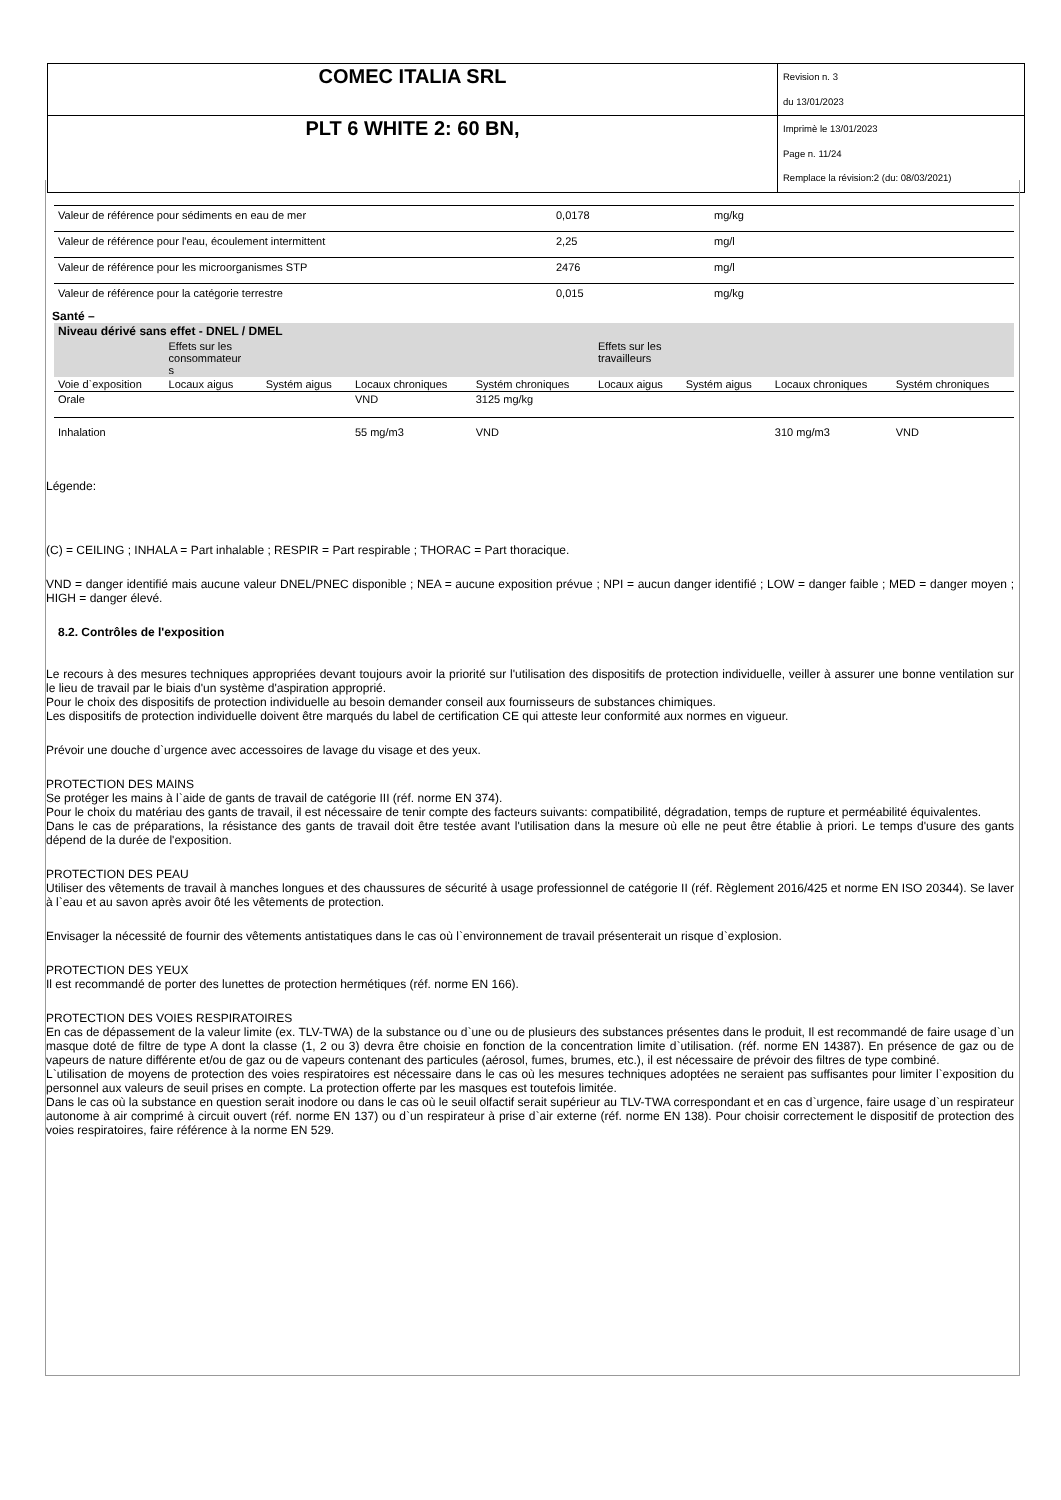| COMEC ITALIA SRL | Revision n. 3 du 13/01/2023 |
| PLT 6 WHITE 2: 60 BN, | Imprimè le 13/01/2023 Page n. 11/24 Remplace la révision:2 (du: 08/03/2021) |
| Valeur de référence pour sédiments en eau de mer | 0,0178 | mg/kg |
| Valeur de référence pour l'eau, écoulement intermittent | 2,25 | mg/l |
| Valeur de référence pour les microorganismes STP | 2476 | mg/l |
| Valeur de référence pour la catégorie terrestre | 0,015 | mg/kg |
Santé –
| Niveau dérivé sans effet - DNEL / DMEL | | | | | | | | |
| | Effets sur les consommateur s | | | | Effets sur les travailleurs | | | |
| Voie d`exposition | Locaux aigus | Systém aigus | Locaux chroniques | Systém chroniques | Locaux aigus | Systém aigus | Locaux chroniques | Systém chroniques |
| Orale | | | VND | 3125 mg/kg | | | | |
| Inhalation | | | 55 mg/m3 | VND | | | 310 mg/m3 | VND |
Légende:
(C) = CEILING ; INHALA = Part inhalable ; RESPIR = Part respirable ; THORAC = Part thoracique.
VND = danger identifié mais aucune valeur DNEL/PNEC disponible ; NEA = aucune exposition prévue ; NPI = aucun danger identifié ; LOW = danger faible ; MED = danger moyen ; HIGH = danger élevé.
8.2. Contrôles de l'exposition
Le recours à des mesures techniques appropriées devant toujours avoir la priorité sur l'utilisation des dispositifs de protection individuelle, veiller à assurer une bonne ventilation sur le lieu de travail par le biais d'un système d'aspiration approprié.
Pour le choix des dispositifs de protection individuelle au besoin demander conseil aux fournisseurs de substances chimiques.
Les dispositifs de protection individuelle doivent être marqués du label de certification CE qui atteste leur conformité aux normes en vigueur.
Prévoir une douche d`urgence avec accessoires de lavage du visage et des yeux.
PROTECTION DES MAINS
Se protéger les mains à l`aide de gants de travail de catégorie III (réf. norme EN 374).
Pour le choix du matériau des gants de travail, il est nécessaire de tenir compte des facteurs suivants: compatibilité, dégradation, temps de rupture et perméabilité équivalentes.
Dans le cas de préparations, la résistance des gants de travail doit être testée avant l'utilisation dans la mesure où elle ne peut être établie à priori. Le temps d'usure des gants dépend de la durée de l'exposition.
PROTECTION DES PEAU
Utiliser des vêtements de travail à manches longues et des chaussures de sécurité à usage professionnel de catégorie II (réf. Règlement 2016/425 et norme EN ISO 20344). Se laver à l`eau et au savon après avoir ôté les vêtements de protection.
Envisager la nécessité de fournir des vêtements antistatiques dans le cas où l`environnement de travail présenterait un risque d`explosion.
PROTECTION DES YEUX
Il est recommandé de porter des lunettes de protection hermétiques (réf. norme EN 166).
PROTECTION DES VOIES RESPIRATOIRES
En cas de dépassement de la valeur limite (ex. TLV-TWA) de la substance ou d`une ou de plusieurs des substances présentes dans le produit, Il est recommandé de faire usage d`un masque doté de filtre de type A dont la classe (1, 2 ou 3) devra être choisie en fonction de la concentration limite d`utilisation. (réf. norme EN 14387). En présence de gaz ou de vapeurs de nature différente et/ou de gaz ou de vapeurs contenant des particules (aérosol, fumes, brumes, etc.), il est nécessaire de prévoir des filtres de type combiné.
L`utilisation de moyens de protection des voies respiratoires est nécessaire dans le cas où les mesures techniques adoptées ne seraient pas suffisantes pour limiter l`exposition du personnel aux valeurs de seuil prises en compte. La protection offerte par les masques est toutefois limitée.
Dans le cas où la substance en question serait inodore ou dans le cas où le seuil olfactif serait supérieur au TLV-TWA correspondant et en cas d`urgence, faire usage d`un respirateur autonome à air comprimé à circuit ouvert (réf. norme EN 137) ou d`un respirateur à prise d`air externe (réf. norme EN 138). Pour choisir correctement le dispositif de protection des voies respiratoires, faire référence à la norme EN 529.